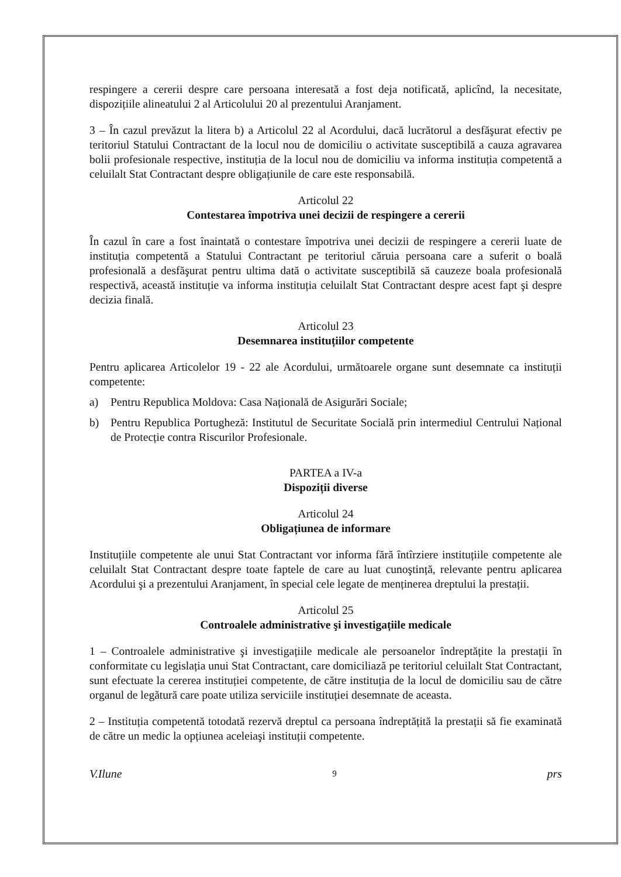respingere a cererii despre care persoana interesată a fost deja notificată, aplicînd, la necesitate, dispozițiile alineatului 2 al Articolului 20 al prezentului Aranjament.
3 – În cazul prevăzut la litera b) a Articolul 22 al Acordului, dacă lucrătorul a desfăşurat efectiv pe teritoriul Statului Contractant de la locul nou de domiciliu o activitate susceptibilă a cauza agravarea bolii profesionale respective, instituția de la locul nou de domiciliu va informa instituția competentă a celuilalt Stat Contractant despre obligațiunile de care este responsabilă.
Articolul 22
Contestarea împotriva unei decizii de respingere a cererii
În cazul în care a fost înaintată o contestare împotriva unei decizii de respingere a cererii luate de instituția competentă a Statului Contractant pe teritoriul căruia persoana care a suferit o boală profesională a desfăşurat pentru ultima dată o activitate susceptibilă să cauzeze boala profesională respectivă, această instituție va informa instituția celuilalt Stat Contractant despre acest fapt şi despre decizia finală.
Articolul 23
Desemnarea instituțiilor competente
Pentru aplicarea Articolelor 19 - 22 ale Acordului, următoarele organe sunt desemnate ca instituții competente:
a) Pentru Republica Moldova: Casa Națională de Asigurări Sociale;
b) Pentru Republica Portugheză: Institutul de Securitate Socială prin intermediul Centrului Național de Protecție contra Riscurilor Profesionale.
PARTEA a IV-a
Dispoziții diverse
Articolul 24
Obligațiunea de informare
Instituțiile competente ale unui Stat Contractant vor informa fără întîrziere instituțiile competente ale celuilalt Stat Contractant despre toate faptele de care au luat cunoştință, relevante pentru aplicarea Acordului şi a prezentului Aranjament, în special cele legate de menținerea dreptului la prestații.
Articolul 25
Controalele administrative şi investigațiile medicale
1 – Controalele administrative şi investigațiile medicale ale persoanelor îndreptățite la prestații în conformitate cu legislația unui Stat Contractant, care domiciliază pe teritoriul celuilalt Stat Contractant, sunt efectuate la cererea instituției competente, de către instituția de la locul de domiciliu sau de către organul de legătură care poate utiliza serviciile instituției desemnate de aceasta.
2 – Instituția competentă totodată rezervă dreptul ca persoana îndreptățită la prestații să fie examinată de către un medic la opțiunea aceleiaşi instituții competente.
V.Ilune 9 prs